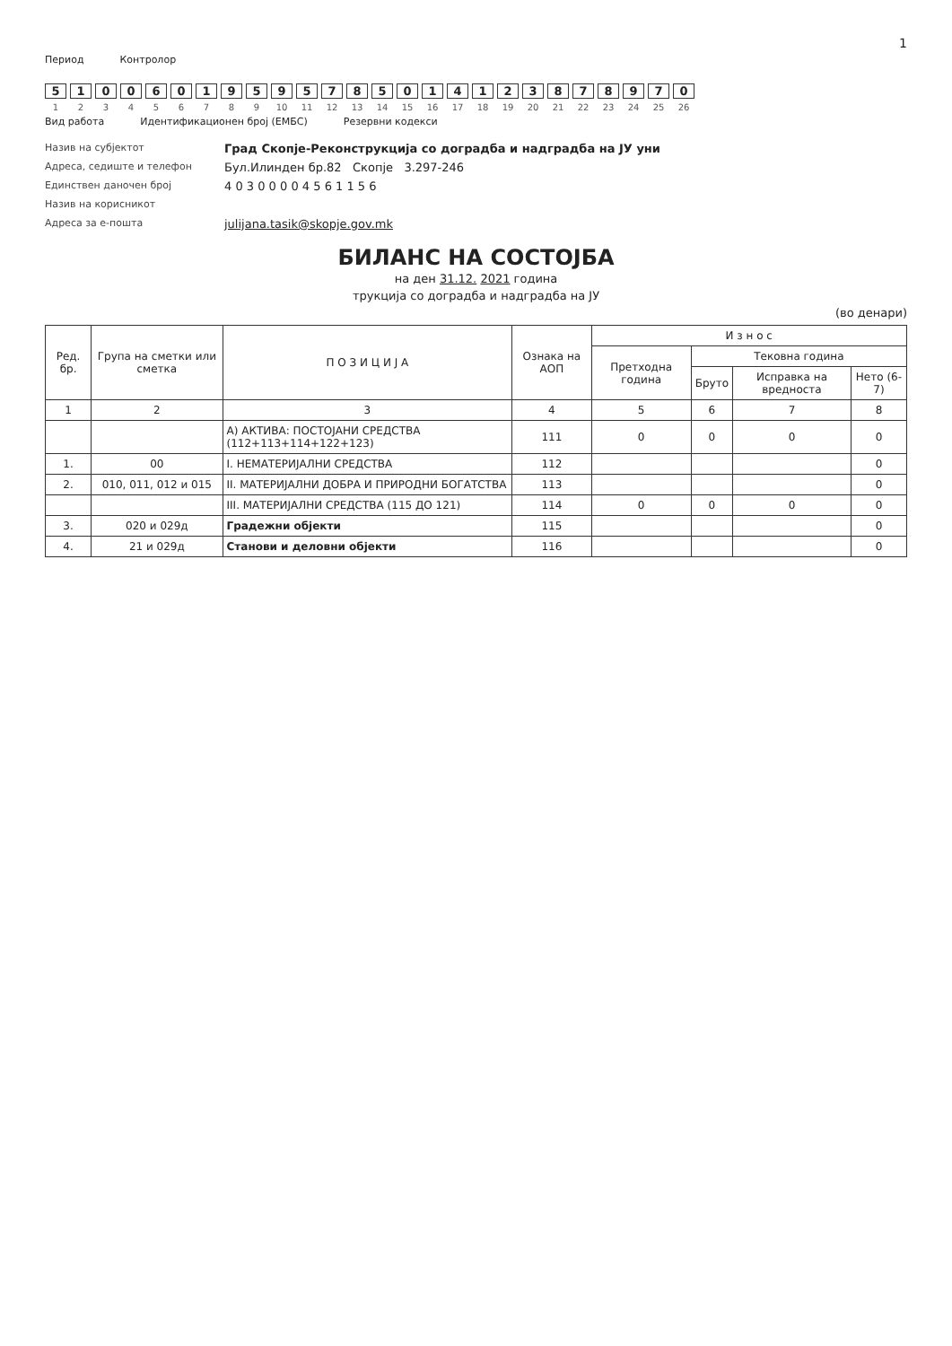1
Период Контролор
510 06019595 785014123878970
123 456789 10 11 12 13 14 15 16 17 18 19 20 21 22 23 24 25 26
Вид работа Идентификационен број (ЕМБС) Резервни кодекси
Назив на субјектот
Град Скопје-Реконструкција со доградба и надградба на ЈУ уни
Адреса, седиште и телефон
Бул.Илинден бр.82 Скопје 3.297-246
Единствен даночен број
4 0 3 0 0 0 0 4 5 6 1 1 5 6
Назив на корисникот
Адреса за е-пошта
julijana.tasik@skopje.gov.mk
БИЛАНС НА СОСТОЈБА
на ден 31.12. 2021 година
трукција со доградба и надградба на ЈУ
(во денари)
| Ред. бр. | Група на сметки или сметка | П О З И Ц И Ј А | Ознака на АОП | И з н о с | | | |
| --- | --- | --- | --- | --- | --- | --- | --- |
| | | | | Претходна година | Тековна година | | |
| | | | | | Бруто | Исправка на вредноста | Нето (6-7) |
| 1 | 2 | 3 | 4 | 5 | 6 | 7 | 8 |
| | | А) АКТИВА: ПОСТОЈАНИ СРЕДСТВА (112+113+114+122+123) | 111 | 0 | 0 | 0 | 0 |
| 1. | 00 | I. НЕМАТЕРИЈАЛНИ СРЕДСТВА | 112 | | | | 0 |
| 2. | 010, 011, 012 и 015 | II. МАТЕРИЈАЛНИ ДОБРА И ПРИРОДНИ БОГАТСТВА | 113 | | | | 0 |
| | | III. МАТЕРИЈАЛНИ СРЕДСТВА (115 ДО 121) | 114 | 0 | 0 | 0 | 0 |
| 3. | 020 и 029д | Градежни објекти | 115 | | | | 0 |
| 4. | 21 и 029д | Станови и деловни објекти | 116 | | | | 0 |